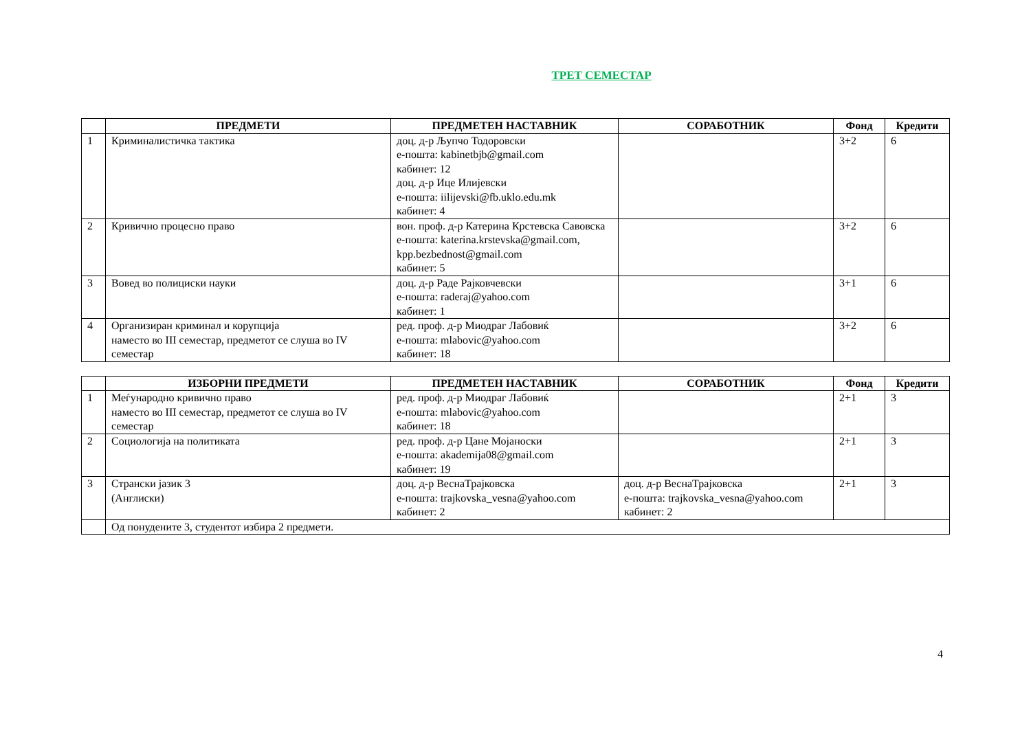ТРЕТ СЕМЕСТАР
| | ПРЕДМЕТИ | ПРЕДМЕТЕН НАСТАВНИК | СОРАБОТНИК | Фонд | Кредити |
| --- | --- | --- | --- | --- | --- |
| 1 | Криминалистичка тактика | доц. д-р Љупчо Тодоровски е-пошта: kabinetbjb@gmail.com кабинет: 12 доц. д-р Ице Илијевски е-пошта: iilijevski@fb.uklo.edu.mk кабинет: 4 | | 3+2 | 6 |
| 2 | Кривично процесно право | вон. проф. д-р Катерина Крстевска Савовска е-пошта: katerina.krstevska@gmail.com, kpp.bezbednost@gmail.com кабинет: 5 | | 3+2 | 6 |
| 3 | Вовед во полициски науки | доц. д-р Раде Рајковчевски е-пошта: raderaj@yahoo.com кабинет: 1 | | 3+1 | 6 |
| 4 | Организиран криминал и корупција наместо во III семестар, предметот се слуша во IV семестар | ред. проф. д-р Миодраг Лабовиќ е-пошта: mlabovic@yahoo.com кабинет: 18 | | 3+2 | 6 |
| | ИЗБОРНИ ПРЕДМЕТИ | ПРЕДМЕТЕН НАСТАВНИК | СОРАБОТНИК | Фонд | Кредити |
| --- | --- | --- | --- | --- | --- |
| 1 | Меѓународно кривично право наместо во III семестар, предметот се слуша во IV семестар | ред. проф. д-р Миодраг Лабовиќ е-пошта: mlabovic@yahoo.com кабинет: 18 | | 2+1 | 3 |
| 2 | Социологија на политиката | ред. проф. д-р Цане Мојаноски е-пошта: akademija08@gmail.com кабинет: 19 | | 2+1 | 3 |
| 3 | Странски јазик 3 (Англиски) | доц. д-р ВеснаТрајковска е-пошта: trajkovska_vesna@yahoo.com кабинет: 2 | доц. д-р ВеснаТрајковска е-пошта: trajkovska_vesna@yahoo.com кабинет: 2 | 2+1 | 3 |
| | Од понудените 3, студентот избира 2 предмети. | | | | |
4